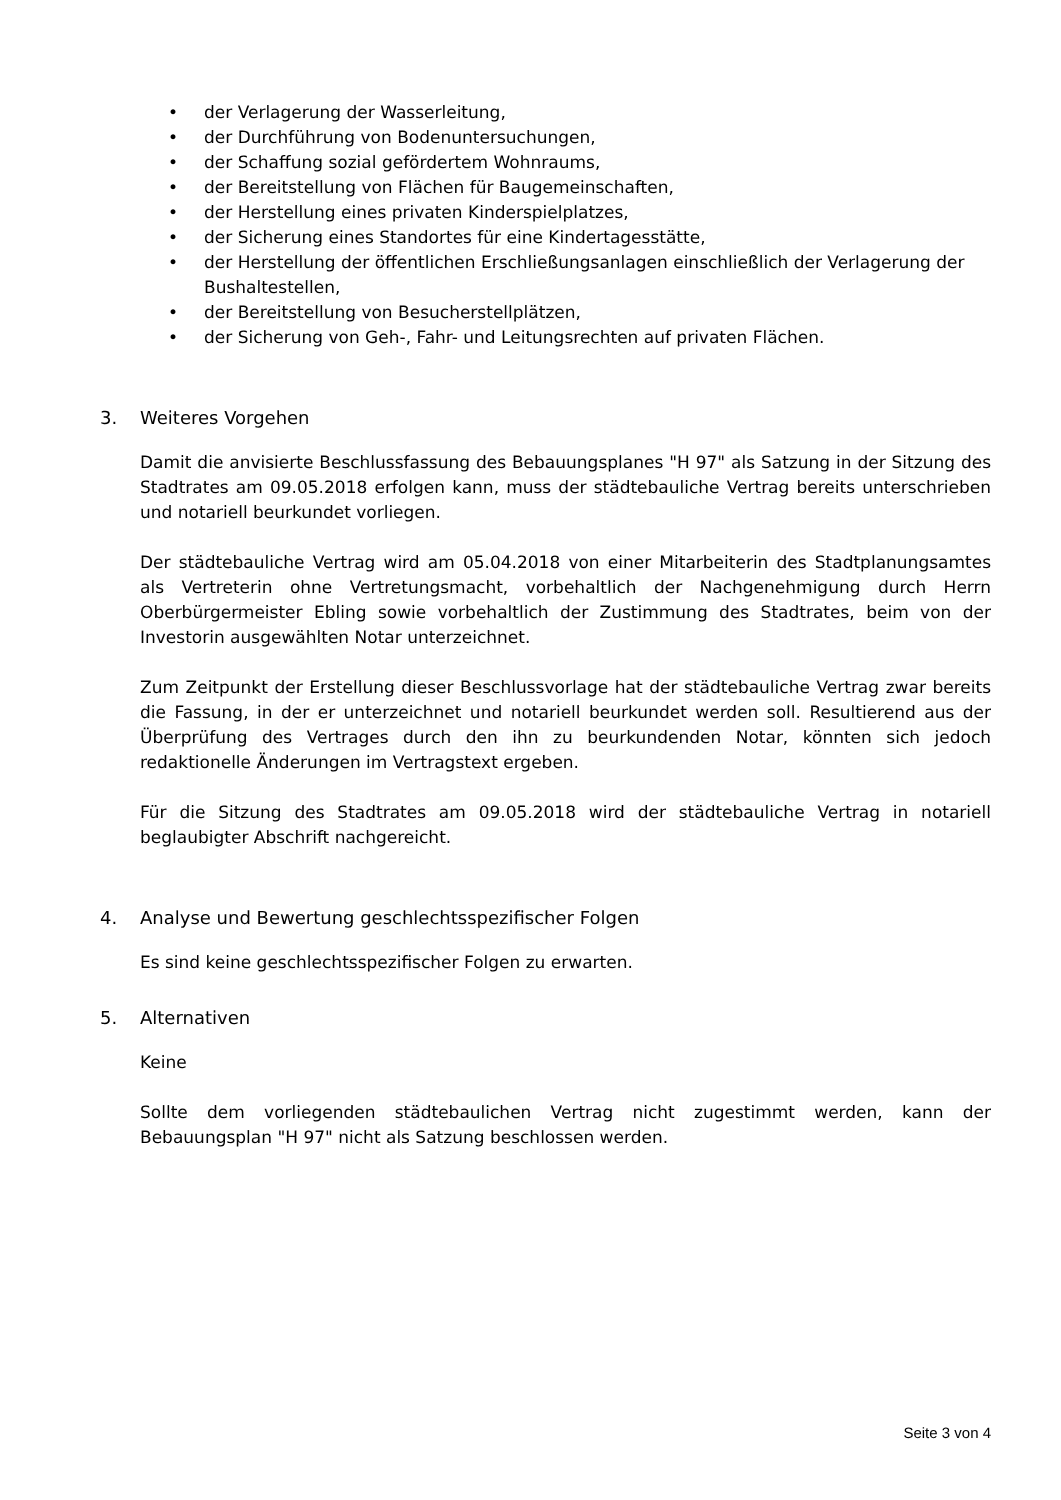• der Verlagerung der Wasserleitung,
• der Durchführung von Bodenuntersuchungen,
• der Schaffung sozial gefördertem Wohnraums,
• der Bereitstellung von Flächen für Baugemeinschaften,
• der Herstellung eines privaten Kinderspielplatzes,
• der Sicherung eines Standortes für eine Kindertagesstätte,
• der Herstellung der öffentlichen Erschließungsanlagen einschließlich der Verlagerung der Bushaltestellen,
• der Bereitstellung von Besucherstellplätzen,
• der Sicherung von Geh-, Fahr- und Leitungsrechten auf privaten Flächen.
3. Weiteres Vorgehen
Damit die anvisierte Beschlussfassung des Bebauungsplanes "H 97" als Satzung in der Sitzung des Stadtrates am 09.05.2018 erfolgen kann, muss der städtebauliche Vertrag bereits unterschrieben und notariell beurkundet vorliegen.
Der städtebauliche Vertrag wird am 05.04.2018 von einer Mitarbeiterin des Stadtplanungsamtes als Vertreterin ohne Vertretungsmacht, vorbehaltlich der Nachgenehmigung durch Herrn Oberbürgermeister Ebling sowie vorbehaltlich der Zustimmung des Stadtrates, beim von der Investorin ausgewählten Notar unterzeichnet.
Zum Zeitpunkt der Erstellung dieser Beschlussvorlage hat der städtebauliche Vertrag zwar bereits die Fassung, in der er unterzeichnet und notariell beurkundet werden soll. Resultierend aus der Überprüfung des Vertrages durch den ihn zu beurkundenden Notar, könnten sich jedoch redaktionelle Änderungen im Vertragstext ergeben.
Für die Sitzung des Stadtrates am 09.05.2018 wird der städtebauliche Vertrag in notariell beglaubigter Abschrift nachgereicht.
4. Analyse und Bewertung geschlechtsspezifischer Folgen
Es sind keine geschlechtsspezifischer Folgen zu erwarten.
5. Alternativen
Keine
Sollte dem vorliegenden städtebaulichen Vertrag nicht zugestimmt werden, kann der Bebauungsplan "H 97" nicht als Satzung beschlossen werden.
Seite 3 von 4